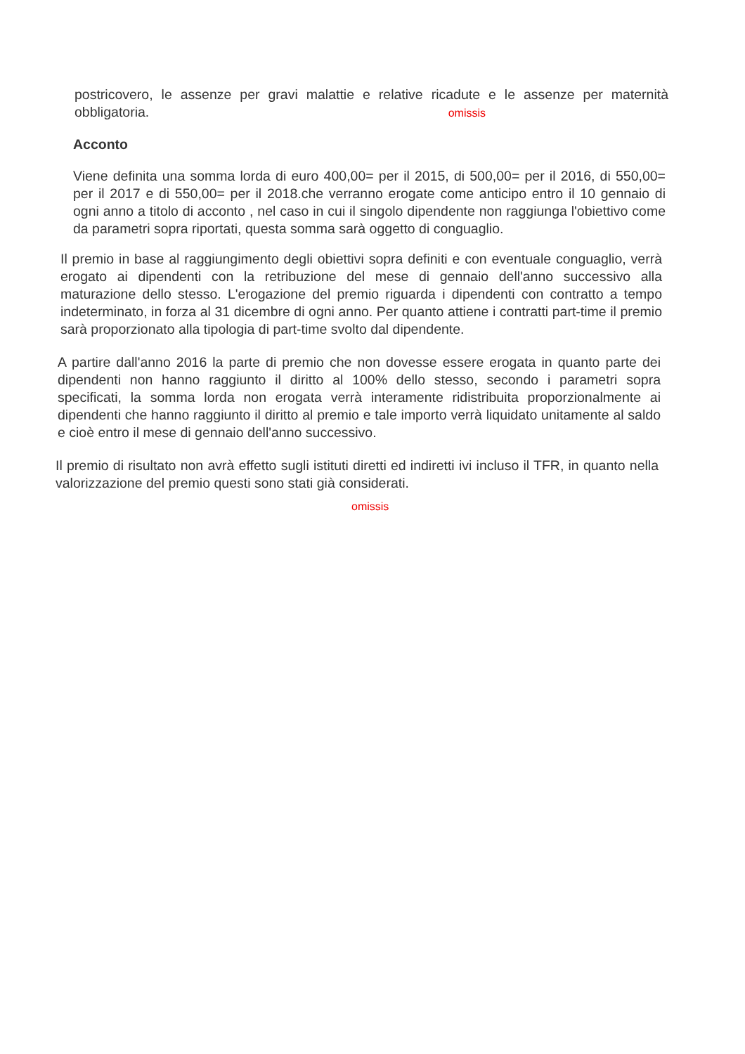postricovero, le assenze per gravi malattie e relative ricadute e le assenze per maternità obbligatoria. omissis
Acconto
Viene definita una somma lorda di euro 400,00= per il 2015, di 500,00= per il 2016, di 550,00= per il 2017 e di 550,00= per il 2018.che verranno erogate come anticipo entro il 10 gennaio di ogni anno a titolo di acconto , nel caso in cui il singolo dipendente non raggiunga l'obiettivo come da parametri sopra riportati, questa somma sarà oggetto di conguaglio.
Il premio in base al raggiungimento degli obiettivi sopra definiti e con eventuale conguaglio, verrà erogato ai dipendenti con la retribuzione del mese di gennaio dell'anno successivo alla maturazione dello stesso. L'erogazione del premio riguarda i dipendenti con contratto a tempo indeterminato, in forza al 31 dicembre di ogni anno. Per quanto attiene i contratti part-time il premio sarà proporzionato alla tipologia di part-time svolto dal dipendente.
A partire dall'anno 2016 la parte di premio che non dovesse essere erogata in quanto parte dei dipendenti non hanno raggiunto il diritto al 100% dello stesso, secondo i parametri sopra specificati, la somma lorda non erogata verrà interamente ridistribuita proporzionalmente ai dipendenti che hanno raggiunto il diritto al premio e tale importo verrà liquidato unitamente al saldo e cioè entro il mese di gennaio dell'anno successivo.
Il premio di risultato non avrà effetto sugli istituti diretti ed indiretti ivi incluso il TFR, in quanto nella valorizzazione del premio questi sono stati già considerati.
omissis